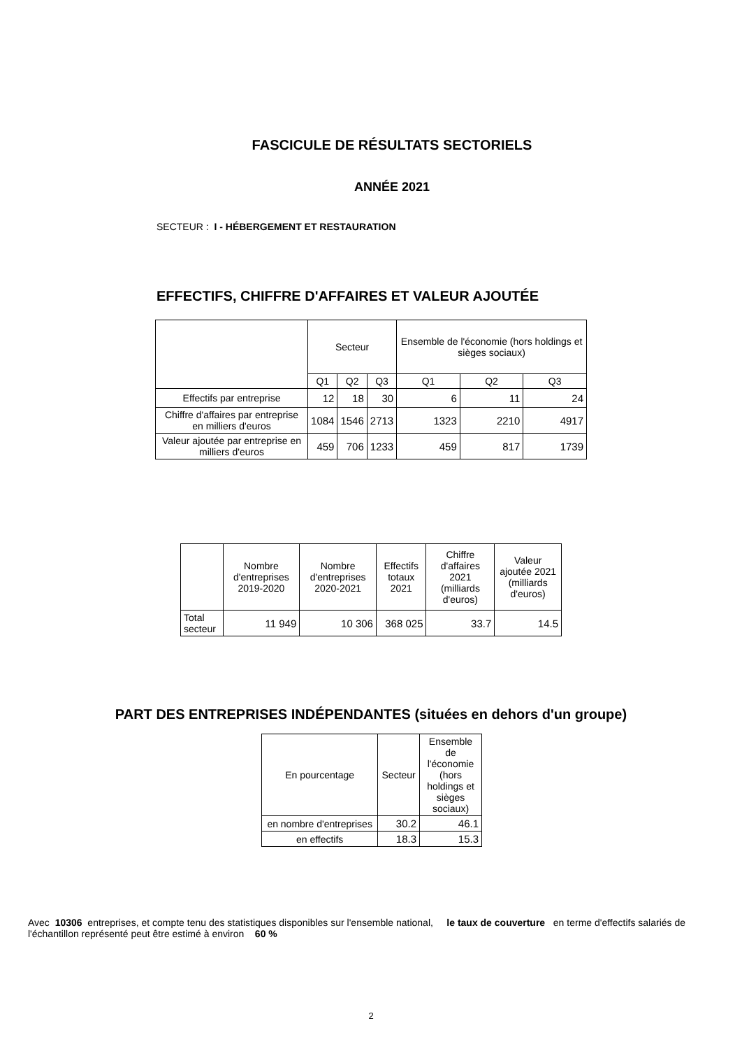FASCICULE DE RÉSULTATS SECTORIELS
ANNÉE 2021
SECTEUR : I - HÉBERGEMENT ET RESTAURATION
EFFECTIFS, CHIFFRE D'AFFAIRES ET VALEUR AJOUTÉE
| | Secteur | | | Ensemble de l'économie (hors holdings et sièges sociaux) | | |
| --- | --- | --- | --- | --- | --- | --- |
| | Q1 | Q2 | Q3 | Q1 | Q2 | Q3 |
| Effectifs par entreprise | 12 | 18 | 30 | 6 | 11 | 24 |
| Chiffre d'affaires par entreprise en milliers d'euros | 1084 | 1546 | 2713 | 1323 | 2210 | 4917 |
| Valeur ajoutée par entreprise en milliers d'euros | 459 | 706 | 1233 | 459 | 817 | 1739 |
| | Nombre d'entreprises 2019-2020 | Nombre d'entreprises 2020-2021 | Effectifs totaux 2021 | Chiffre d'affaires 2021 (milliards d'euros) | Valeur ajoutée 2021 (milliards d'euros) |
| --- | --- | --- | --- | --- | --- |
| Total secteur | 11 949 | 10 306 | 368 025 | 33.7 | 14.5 |
PART DES ENTREPRISES INDÉPENDANTES (situées en dehors d'un groupe)
| En pourcentage | Secteur | Ensemble de l'économie (hors holdings et sièges sociaux) |
| --- | --- | --- |
| en nombre d'entreprises | 30.2 | 46.1 |
| en effectifs | 18.3 | 15.3 |
Avec 10306 entreprises, et compte tenu des statistiques disponibles sur l'ensemble national, le taux de couverture en terme d'effectifs salariés de l'échantillon représenté peut être estimé à environ 60 %
2